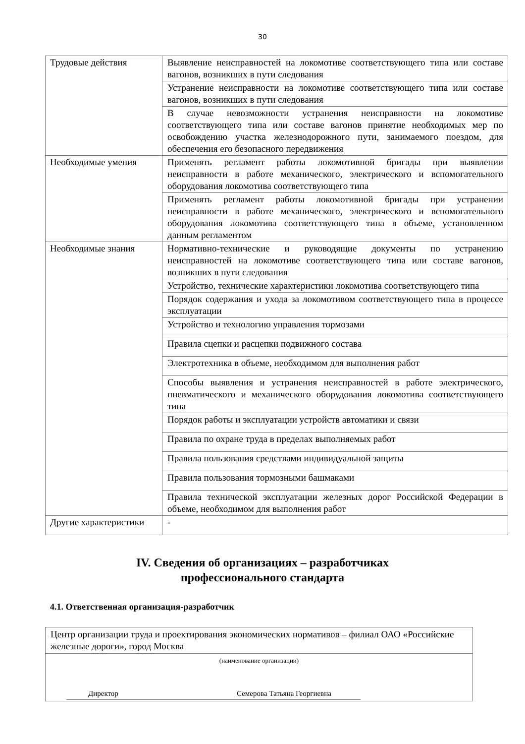30
| Трудовые действия | Выявление неисправностей на локомотиве соответствующего типа или составе вагонов, возникших в пути следования |
| | Устранение неисправности на локомотиве соответствующего типа или составе вагонов, возникших в пути следования |
| | В случае невозможности устранения неисправности на локомотиве соответствующего типа или составе вагонов принятие необходимых мер по освобождению участка железнодорожного пути, занимаемого поездом, для обеспечения его безопасного передвижения |
| Необходимые умения | Применять регламент работы локомотивной бригады при выявлении неисправности в работе механического, электрического и вспомогательного оборудования локомотива соответствующего типа |
| | Применять регламент работы локомотивной бригады при устранении неисправности в работе механического, электрического и вспомогательного оборудования локомотива соответствующего типа в объеме, установленном данным регламентом |
| Необходимые знания | Нормативно-технические и руководящие документы по устранению неисправностей на локомотиве соответствующего типа или составе вагонов, возникших в пути следования |
| | Устройство, технические характеристики локомотива соответствующего типа |
| | Порядок содержания и ухода за локомотивом соответствующего типа в процессе эксплуатации |
| | Устройство и технологию управления тормозами |
| | Правила сцепки и расцепки подвижного состава |
| | Электротехника в объеме, необходимом для выполнения работ |
| | Способы выявления и устранения неисправностей в работе электрического, пневматического и механического оборудования локомотива соответствующего типа |
| | Порядок работы и эксплуатации устройств автоматики и связи |
| | Правила по охране труда в пределах выполняемых работ |
| | Правила пользования средствами индивидуальной защиты |
| | Правила пользования тормозными башмаками |
| | Правила технической эксплуатации железных дорог Российской Федерации в объеме, необходимом для выполнения работ |
| Другие характеристики | - |
IV. Сведения об организациях – разработчиках
профессионального стандарта
4.1. Ответственная организация-разработчик
| Центр организации труда и проектирования экономических нормативов – филиал ОАО «Российские железные дороги», город Москва |
| (наименование организации) Директор Семерова Татьяна Георгиевна |